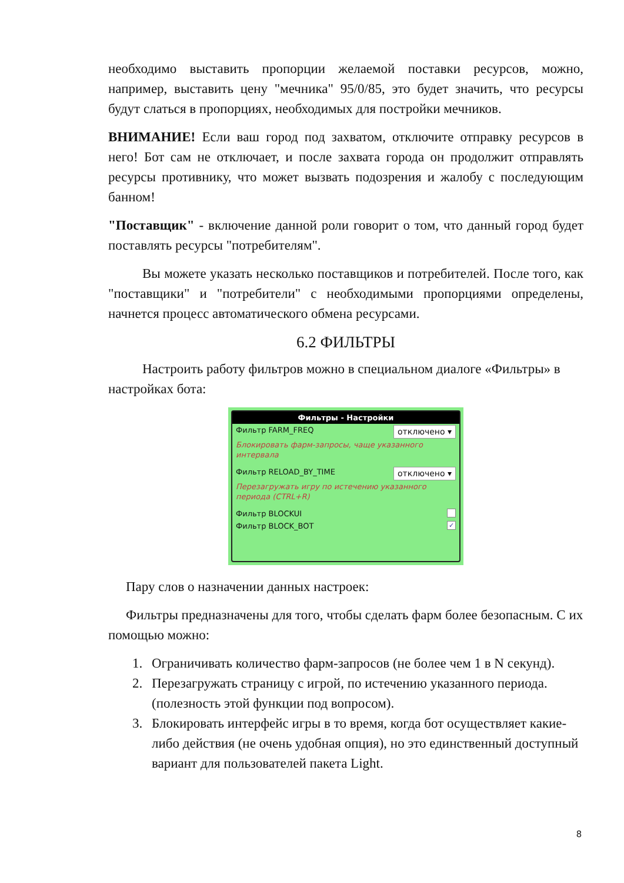необходимо выставить пропорции желаемой поставки ресурсов, можно, например, выставить цену "мечника" 95/0/85, это будет значить, что ресурсы будут слаться в пропорциях, необходимых для постройки мечников.
ВНИМАНИЕ! Если ваш город под захватом, отключите отправку ресурсов в него! Бот сам не отключает, и после захвата города он продолжит отправлять ресурсы противнику, что может вызвать подозрения и жалобу с последующим банном!
"Поставщик" - включение данной роли говорит о том, что данный город будет поставлять ресурсы "потребителям".
Вы можете указать несколько поставщиков и потребителей. После того, как "поставщики" и "потребители" с необходимыми пропорциями определены, начнется процесс автоматического обмена ресурсами.
6.2 ФИЛЬТРЫ
Настроить работу фильтров можно в специальном диалоге «Фильтры» в настройках бота:
Фильтры - Настройки
Фильтр FARM_FREQ отключено ▾
Блокировать фарм-запросы, чаще указанного интервала
Фильтр RELOAD_BY_TIME отключено ▾
Перезагружать игру по истечению указанного периода (CTRL+R)
Фильтр BLOCKUI
Фильтр BLOCK_BOT ✓
Пару слов о назначении данных настроек:
Фильтры предназначены для того, чтобы сделать фарм более безопасным. С их помощью можно:
1. Ограничивать количество фарм-запросов (не более чем 1 в N секунд).
2. Перезагружать страницу с игрой, по истечению указанного периода. (полезность этой функции под вопросом).
3. Блокировать интерфейс игры в то время, когда бот осуществляет какие-либо действия (не очень удобная опция), но это единственный доступный вариант для пользователей пакета Light.
8